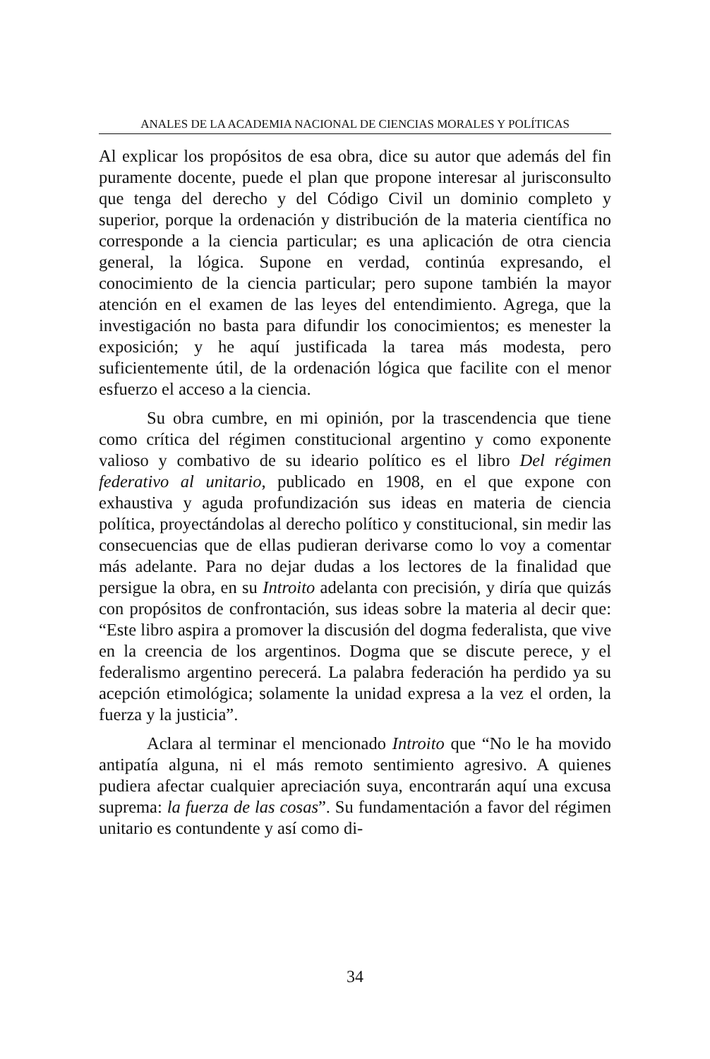ANALES DE LA ACADEMIA NACIONAL DE CIENCIAS MORALES Y POLÍTICAS
Al explicar los propósitos de esa obra, dice su autor que además del fin puramente docente, puede el plan que propone interesar al jurisconsulto que tenga del derecho y del Código Civil un dominio completo y superior, porque la ordenación y distribución de la materia científica no corresponde a la ciencia particular; es una aplicación de otra ciencia general, la lógica. Supone en verdad, continúa expresando, el conocimiento de la ciencia particular; pero supone también la mayor atención en el examen de las leyes del entendimiento. Agrega, que la investigación no basta para difundir los conocimientos; es menester la exposición; y he aquí justificada la tarea más modesta, pero suficientemente útil, de la ordenación lógica que facilite con el menor esfuerzo el acceso a la ciencia.
Su obra cumbre, en mi opinión, por la trascendencia que tiene como crítica del régimen constitucional argentino y como exponente valioso y combativo de su ideario político es el libro Del régimen federativo al unitario, publicado en 1908, en el que expone con exhaustiva y aguda profundización sus ideas en materia de ciencia política, proyectándolas al derecho político y constitucional, sin medir las consecuencias que de ellas pudieran derivarse como lo voy a comentar más adelante. Para no dejar dudas a los lectores de la finalidad que persigue la obra, en su Introito adelanta con precisión, y diría que quizás con propósitos de confrontación, sus ideas sobre la materia al decir que: “Este libro aspira a promover la discusión del dogma federalista, que vive en la creencia de los argentinos. Dogma que se discute perece, y el federalismo argentino perecerá. La palabra federación ha perdido ya su acepción etimológica; solamente la unidad expresa a la vez el orden, la fuerza y la justicia”.
Aclara al terminar el mencionado Introito que “No le ha movido antipatía alguna, ni el más remoto sentimiento agresivo. A quienes pudiera afectar cualquier apreciación suya, encontrarán aquí una excusa suprema: la fuerza de las cosas”. Su fundamentación a favor del régimen unitario es contundente y así como di-
34